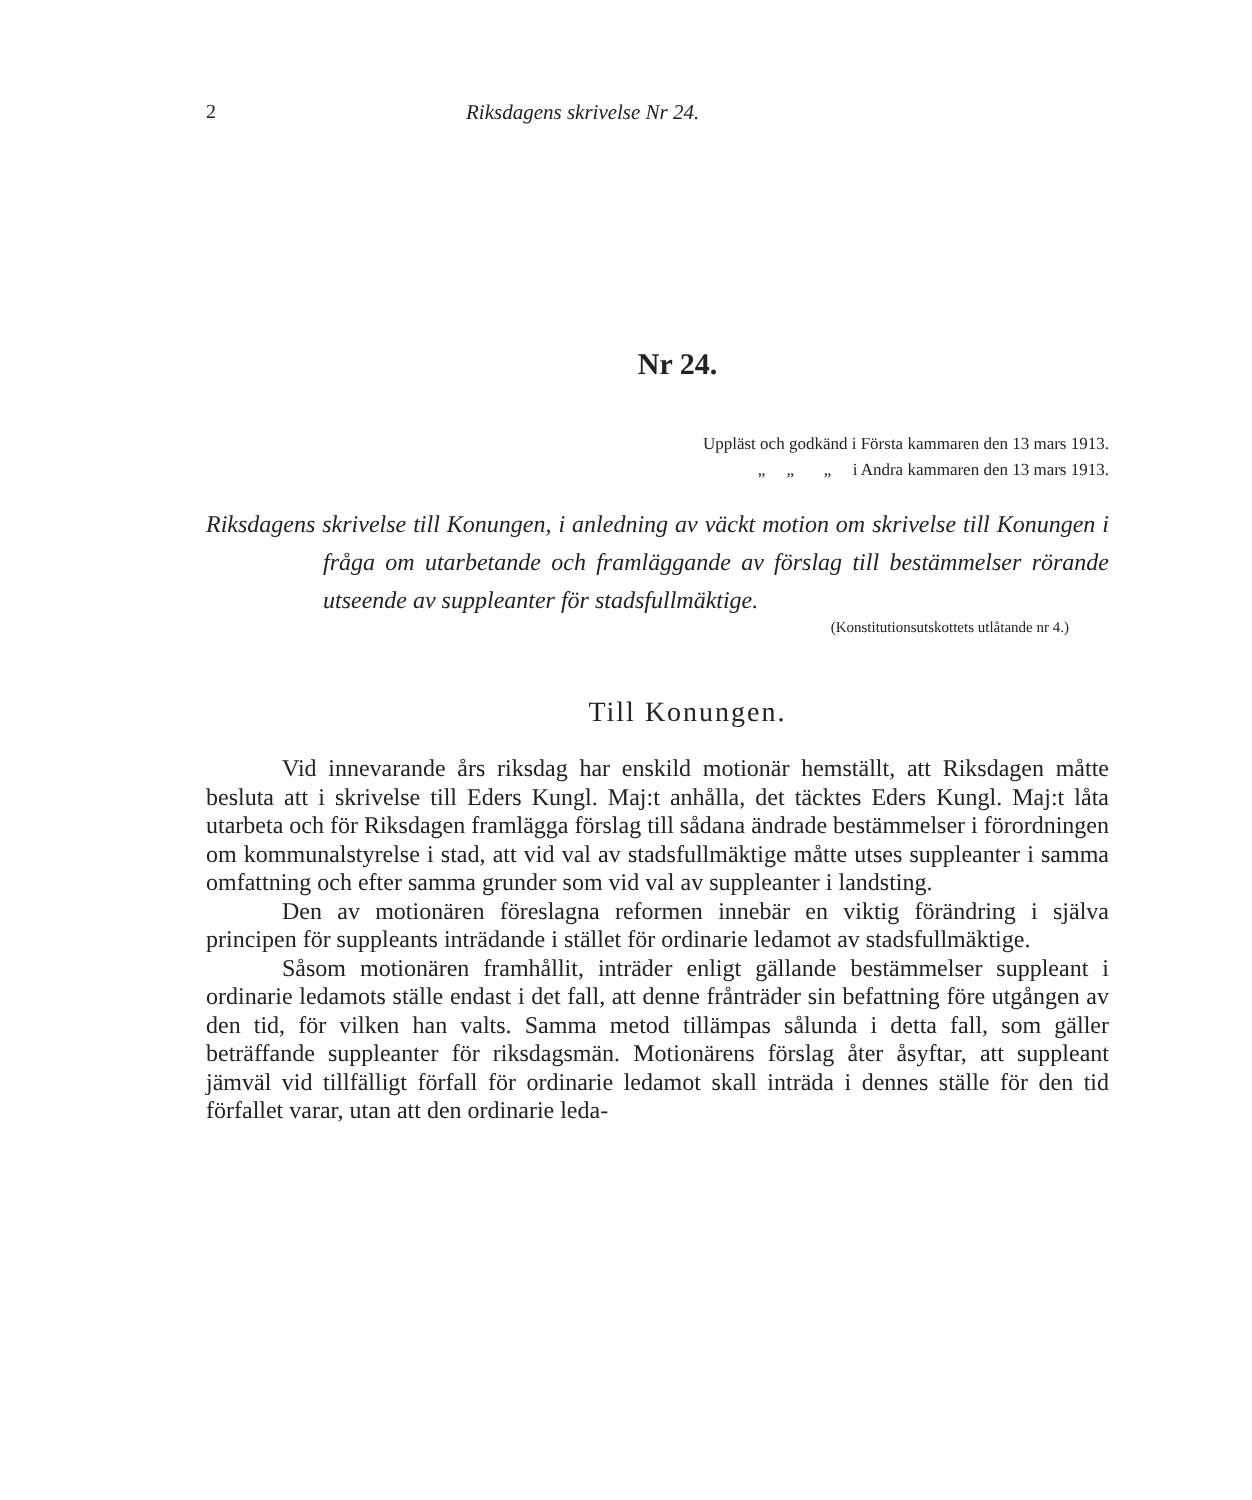2 Riksdagens skrivelse Nr 24.
Nr 24.
Uppläst och godkänd i Första kammaren den 13 mars 1913.
„ „ „ i Andra kammaren den 13 mars 1913.
Riksdagens skrivelse till Konungen, i anledning av väckt motion om skrivelse till Konungen i fråga om utarbetande och framläggande av förslag till bestämmelser rörande utseende av suppleanter för stadsfullmäktige.
(Konstitutionsutskottets utlåtande nr 4.)
Till Konungen.
Vid innevarande års riksdag har enskild motionär hemställt, att Riksdagen måtte besluta att i skrivelse till Eders Kungl. Maj:t anhålla, det täcktes Eders Kungl. Maj:t låta utarbeta och för Riksdagen framlägga förslag till sådana ändrade bestämmelser i förordningen om kommunalstyrelse i stad, att vid val av stadsfullmäktige måtte utses suppleanter i samma omfattning och efter samma grunder som vid val av suppleanter i landsting.
Den av motionären föreslagna reformen innebär en viktig förändring i själva principen för suppleants inträdande i stället för ordinarie ledamot av stadsfullmäktige.
Såsom motionären framhållit, inträder enligt gällande bestämmelser suppleant i ordinarie ledamots ställe endast i det fall, att denne frånträder sin befattning före utgången av den tid, för vilken han valts. Samma metod tillämpas sålunda i detta fall, som gäller beträffande suppleanter för riksdagsmän. Motionärens förslag åter åsyftar, att suppleant jämväl vid tillfälligt förfall för ordinarie ledamot skall inträda i dennes ställe för den tid förfallet varar, utan att den ordinarie leda-